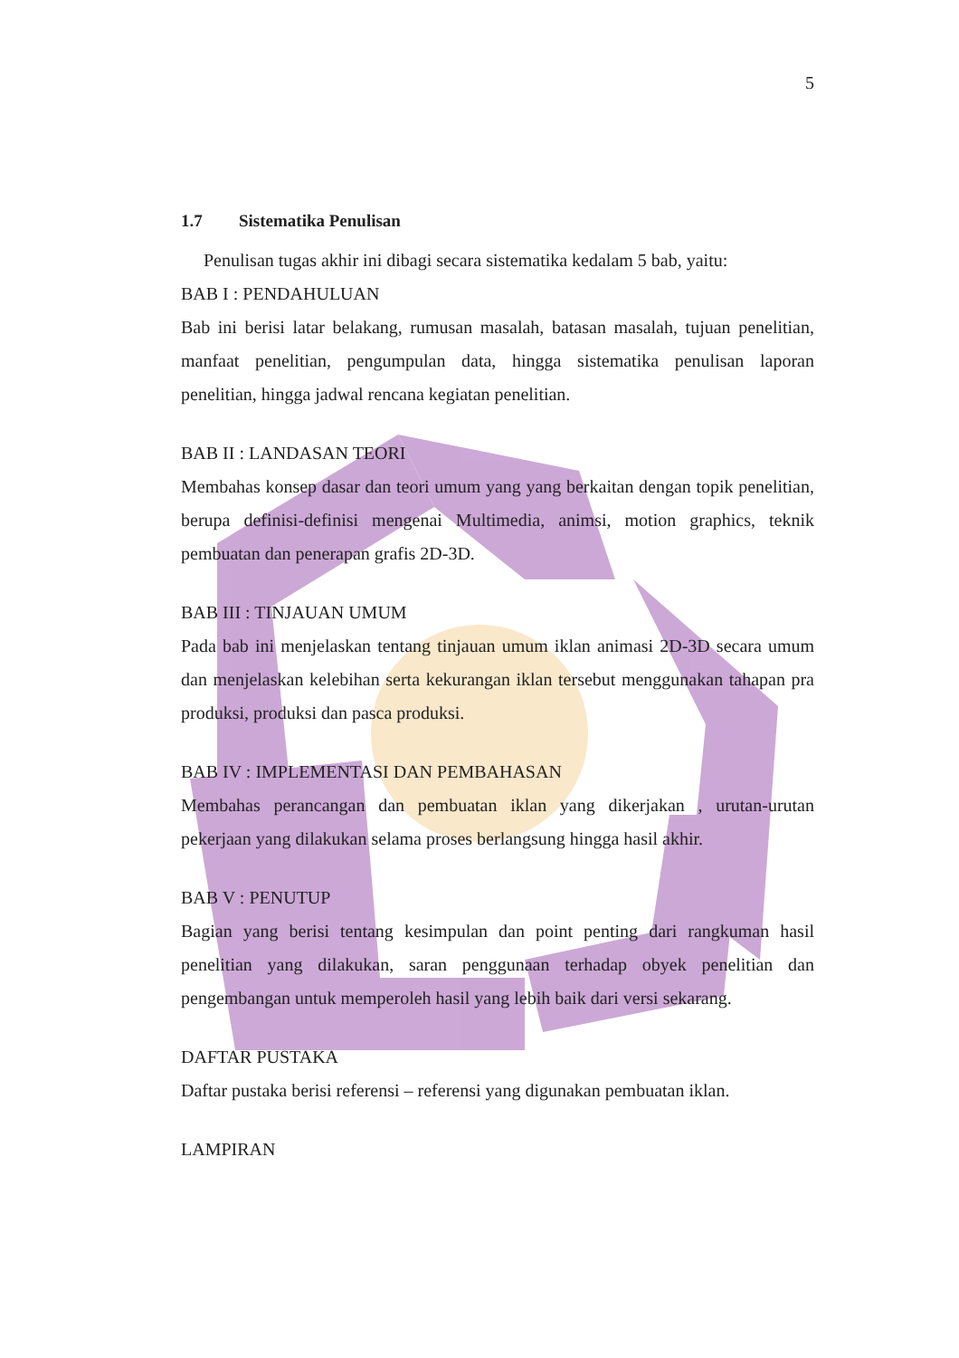5
1.7 Sistematika Penulisan
Penulisan tugas akhir ini dibagi secara sistematika kedalam 5 bab, yaitu:
BAB I : PENDAHULUAN
Bab ini berisi latar belakang, rumusan masalah, batasan masalah, tujuan penelitian, manfaat penelitian, pengumpulan data, hingga sistematika penulisan laporan penelitian, hingga jadwal rencana kegiatan penelitian.
BAB II : LANDASAN TEORI
Membahas konsep dasar dan teori umum yang yang berkaitan dengan topik penelitian, berupa definisi-definisi mengenai Multimedia, animsi, motion graphics, teknik pembuatan dan penerapan grafis 2D-3D.
BAB III : TINJAUAN UMUM
Pada bab ini menjelaskan tentang tinjauan umum iklan animasi 2D-3D secara umum dan menjelaskan kelebihan serta kekurangan iklan tersebut menggunakan tahapan pra produksi, produksi dan pasca produksi.
BAB IV : IMPLEMENTASI DAN PEMBAHASAN
Membahas perancangan dan pembuatan iklan yang dikerjakan , urutan-urutan pekerjaan yang dilakukan selama proses berlangsung hingga hasil akhir.
BAB V : PENUTUP
Bagian yang berisi tentang kesimpulan dan point penting dari rangkuman hasil penelitian yang dilakukan, saran penggunaan terhadap obyek penelitian dan pengembangan untuk memperoleh hasil yang lebih baik dari versi sekarang.
DAFTAR PUSTAKA
Daftar pustaka berisi referensi – referensi yang digunakan pembuatan iklan.
LAMPIRAN